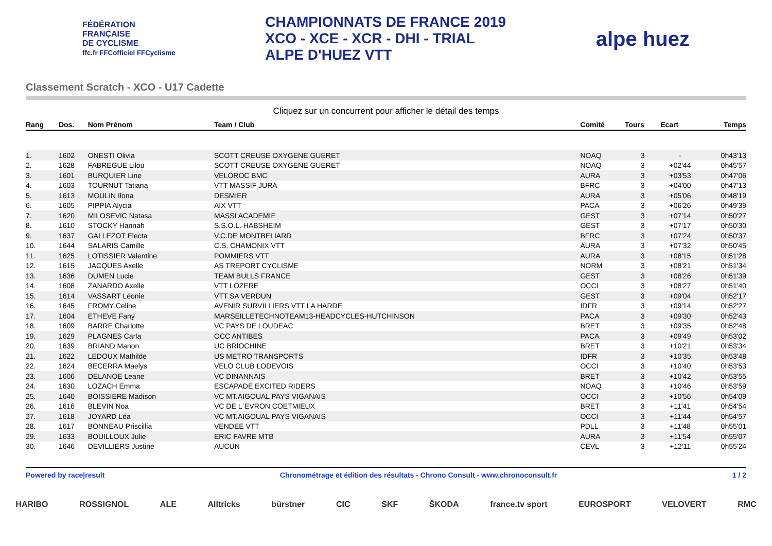FÉDÉRATION
FRANÇAISE
DE CYCLISME
ffc.fr FFCofficiel FFCyclisme
CHAMPIONNATS DE FRANCE 2019
XCO - XCE - XCR - DHI - TRIAL
ALPE D'HUEZ VTT
alpe huez
Classement Scratch - XCO - U17 Cadette
Cliquez sur un concurrent pour afficher le détail des temps
| Rang | Dos. | Nom Prénom | Team / Club | Comité | Tours | Ecart | Temps |
| --- | --- | --- | --- | --- | --- | --- | --- |
| 1. | 1602 | ONESTI Olivia | SCOTT CREUSE OXYGENE GUERET | NOAQ | 3 | - | 0h43'13 |
| 2. | 1628 | FABREGUE Lilou | SCOTT CREUSE OXYGENE GUERET | NOAQ | 3 | +02'44 | 0h45'57 |
| 3. | 1601 | BURQUIER Line | VELOROC BMC | AURA | 3 | +03'53 | 0h47'06 |
| 4. | 1603 | TOURNUT Tatiana | VTT MASSIF JURA | BFRC | 3 | +04'00 | 0h47'13 |
| 5. | 1613 | MOULIN Ilona | DESMIER | AURA | 3 | +05'06 | 0h48'19 |
| 6. | 1605 | PIPPIA Alycia | AIX VTT | PACA | 3 | +06'26 | 0h49'39 |
| 7. | 1620 | MILOSEVIC Natasa | MASSI ACADEMIE | GEST | 3 | +07'14 | 0h50'27 |
| 8. | 1610 | STOCKY Hannah | S.S.O.L. HABSHEIM | GEST | 3 | +07'17 | 0h50'30 |
| 9. | 1637 | GALLEZOT Electa | V.C.DE MONTBELIARD | BFRC | 3 | +07'24 | 0h50'37 |
| 10. | 1644 | SALARIS Camille | C.S. CHAMONIX VTT | AURA | 3 | +07'32 | 0h50'45 |
| 11. | 1625 | LOTISSIER Valentine | POMMIERS VTT | AURA | 3 | +08'15 | 0h51'28 |
| 12. | 1615 | JACQUES Axelle | AS TREPORT CYCLISME | NORM | 3 | +08'21 | 0h51'34 |
| 13. | 1636 | DUMEN Lucie | TEAM BULLS FRANCE | GEST | 3 | +08'26 | 0h51'39 |
| 14. | 1608 | ZANARDO Axelle | VTT LOZERE | OCCI | 3 | +08'27 | 0h51'40 |
| 15. | 1614 | VASSART Léonie | VTT SA VERDUN | GEST | 3 | +09'04 | 0h52'17 |
| 16. | 1645 | FROMY Celine | AVENIR SURVILLIERS VTT LA HARDE | IDFR | 3 | +09'14 | 0h52'27 |
| 17. | 1604 | ETHEVE Fany | MARSEILLETECHNOTEAM13-HEADCYCLES-HUTCHINSON | PACA | 3 | +09'30 | 0h52'43 |
| 18. | 1609 | BARRE Charlotte | VC PAYS DE LOUDEAC | BRET | 3 | +09'35 | 0h52'48 |
| 19. | 1629 | PLAGNES Carla | OCC ANTIBES | PACA | 3 | +09'49 | 0h53'02 |
| 20. | 1639 | BRIAND Manon | UC BRIOCHINE | BRET | 3 | +10'21 | 0h53'34 |
| 21. | 1622 | LEDOUX Mathilde | US METRO TRANSPORTS | IDFR | 3 | +10'35 | 0h53'48 |
| 22. | 1624 | BECERRA Maelys | VELO CLUB LODEVOIS | OCCI | 3 | +10'40 | 0h53'53 |
| 23. | 1606 | DELANOE Leane | VC DINANNAIS | BRET | 3 | +10'42 | 0h53'55 |
| 24. | 1630 | LOZACH Emma | ESCAPADE EXCITED RIDERS | NOAQ | 3 | +10'46 | 0h53'59 |
| 25. | 1640 | BOISSIERE Madison | VC MT.AIGOUAL PAYS VIGANAIS | OCCI | 3 | +10'56 | 0h54'09 |
| 26. | 1616 | BLEVIN Noa | VC DE L`EVRON COETMIEUX | BRET | 3 | +11'41 | 0h54'54 |
| 27. | 1618 | JOYARD Léa | VC MT.AIGOUAL PAYS VIGANAIS | OCCI | 3 | +11'44 | 0h54'57 |
| 28. | 1617 | BONNEAU Priscillia | VENDEE VTT | PDLL | 3 | +11'48 | 0h55'01 |
| 29. | 1633 | BOUILLOUX Julie | ERIC FAVRE MTB | AURA | 3 | +11'54 | 0h55'07 |
| 30. | 1646 | DEVILLIERS Justine | AUCUN | CEVL | 3 | +12'11 | 0h55'24 |
Powered by race|result Chronométrage et édition des résultats - Chrono Consult - www.chronoconsult.fr 1 / 2
HARIBO ROSSIGNOL ALE Alltricks bürstner CIC SKF ŠKODA france.tv sport EUROSPORT VELOVERT RMC